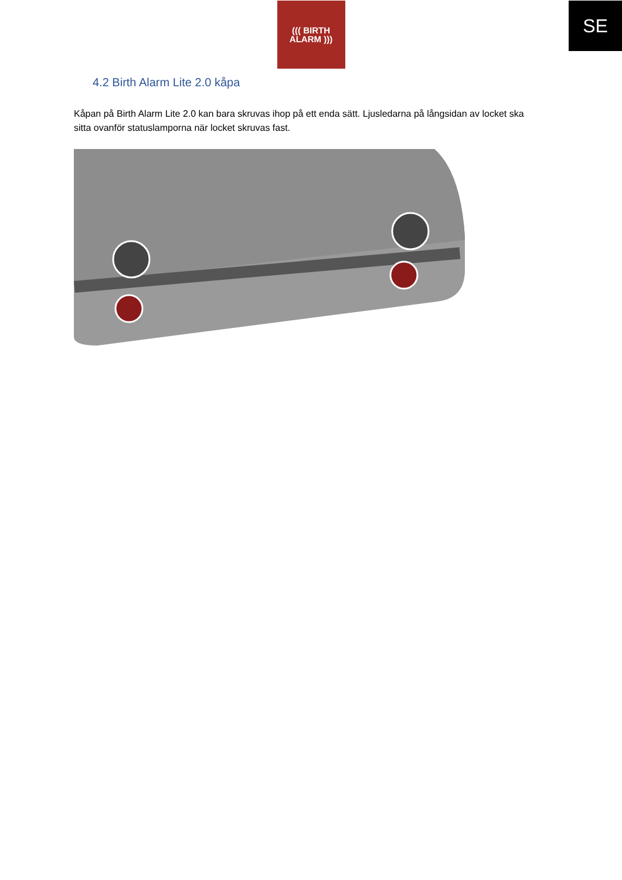SE
((( BIRTH
ALARM )))
4.2 Birth Alarm Lite 2.0 kåpa
Kåpan på Birth Alarm Lite 2.0 kan bara skruvas ihop på ett enda sätt. Ljusledarna på långsidan av locket ska sitta ovanför statuslamporna när locket skruvas fast.